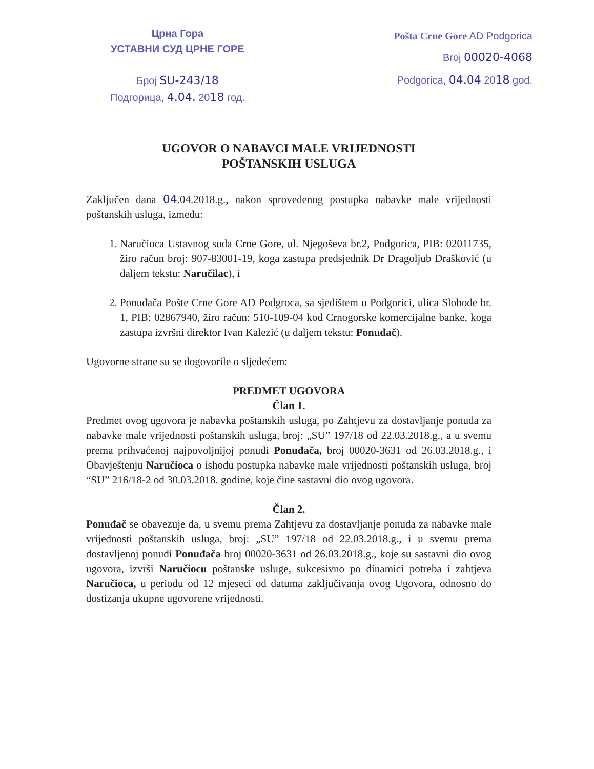Црна Гора
УСТАВНИ СУД ЦРНЕ ГОРЕ
Број SU-243/18
Подгорица, 4.04. 2018 год.
Pošta Crne Gore AD Podgorica
Broj 00020-4068
Podgorica, 04.04 2018 god.
UGOVOR O NABAVCI MALE VRIJEDNOSTI
POŠTANSKIH USLUGA
Zaključen dana 04.04.2018.g., nakon sprovedenog postupka nabavke male vrijednosti poštanskih usluga, između:
1. Naručioca Ustavnog suda Crne Gore, ul. Njegoševa br.2, Podgorica, PIB: 02011735, žiro račun broj: 907-83001-19, koga zastupa predsjednik Dr Dragoljub Drašković (u daljem tekstu: Naručilac), i
2. Ponuđača Pošte Crne Gore AD Podgroca, sa sjedištem u Podgorici, ulica Slobode br. 1, PIB: 02867940, žiro račun: 510-109-04 kod Crnogorske komercijalne banke, koga zastupa izvršni direktor Ivan Kalezić (u daljem tekstu: Ponuđač).
Ugovorne strane su se dogovorile o sljedećem:
PREDMET UGOVORA
Član 1.
Predmet ovog ugovora je nabavka poštanskih usluga, po Zahtjevu za dostavljanje ponuda za nabavke male vrijednosti poštanskih usluga, broj: „SU” 197/18 od 22.03.2018.g., a u svemu prema prihvaćenoj najpovoljnijoj ponudi Ponuđača, broj 00020-3631 od 26.03.2018.g., i Obavještenju Naručioca o ishodu postupka nabavke male vrijednosti poštanskih usluga, broj “SU” 216/18-2 od 30.03.2018. godine, koje čine sastavni dio ovog ugovora.
Član 2.
Ponuđač se obavezuje da, u svemu prema Zahtjevu za dostavljanje ponuda za nabavke male vrijednosti poštanskih usluga, broj: „SU” 197/18 od 22.03.2018.g., i u svemu prema dostavljenoj ponudi Ponuđača broj 00020-3631 od 26.03.2018.g., koje su sastavni dio ovog ugovora, izvrši Naručiocu poštanske usluge, sukcesivno po dinamici potreba i zahtjeva Naručioca, u periodu od 12 mjeseci od datuma zaključivanja ovog Ugovora, odnosno do dostizanja ukupne ugovorene vrijednosti.